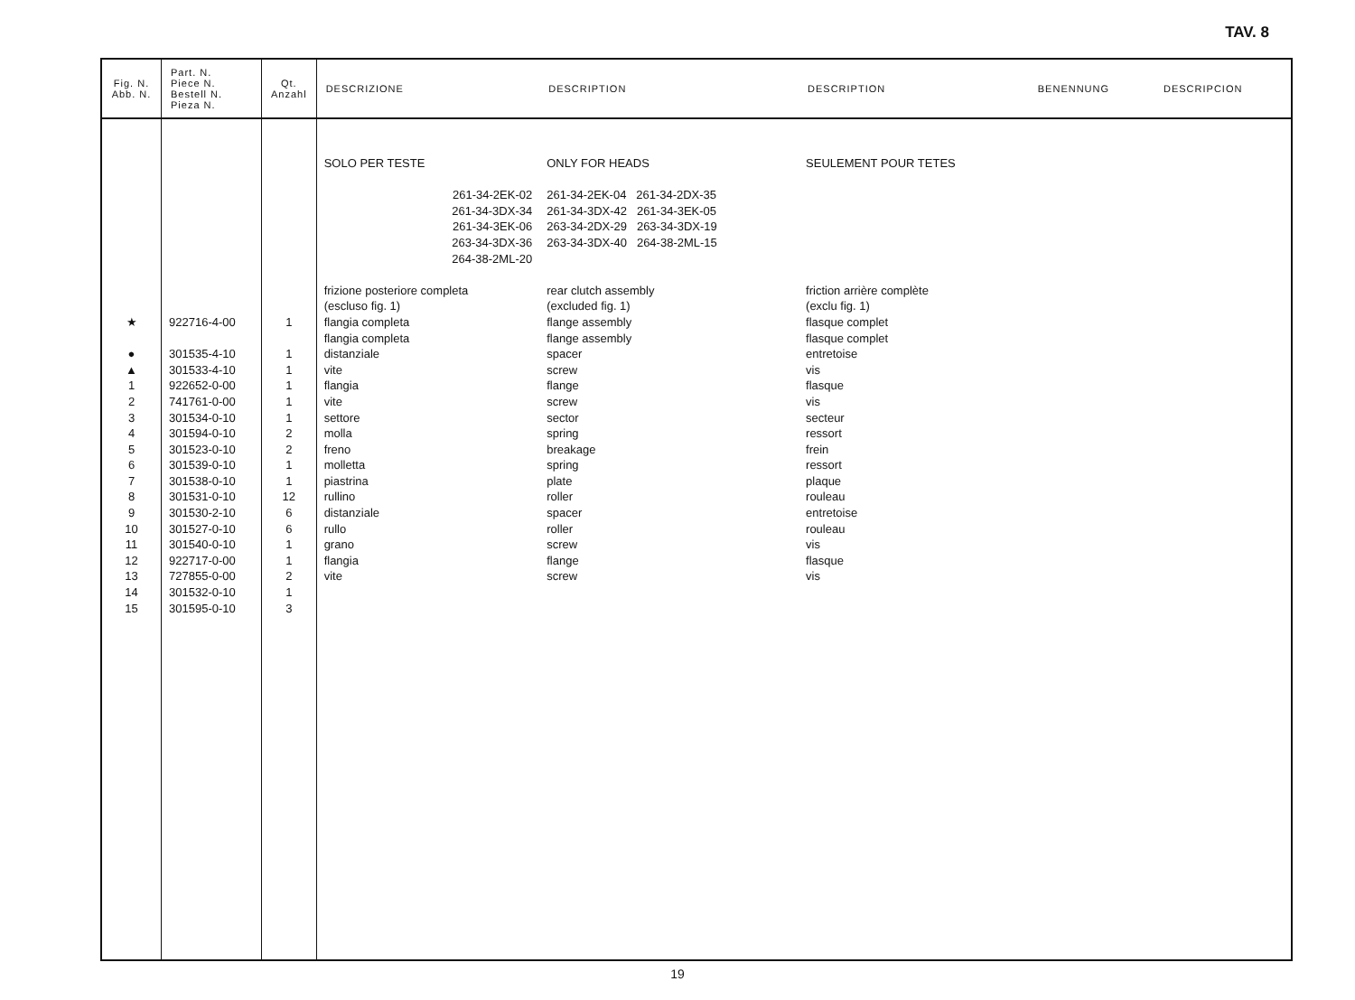TAV. 8
| Fig. N. Abb. N. | Part. N. Piece N. Bestell N. Pieza N. | Qt. Anzahl | DESCRIZIONE | DESCRIPTION | DESCRIPTION | BENENNUNG | DESCRIPCION |
| --- | --- | --- | --- | --- | --- | --- | --- |
| ★ ● ▲ 1 2 3 4 5 6 7 8 9 10 11 12 13 14 15 | 922716-4-00 301535-4-10 301533-4-10 922652-0-00 741761-0-00 301534-0-10 301594-0-10 301523-0-10 301539-0-10 301538-0-10 301531-0-10 301530-2-10 301527-0-10 301540-0-10 922717-0-00 727855-0-00 301532-0-10 301595-0-10 | 1 1 1 1 1 1 2 2 1 1 12 6 6 1 1 2 1 3 | SOLO PER TESTE 261-34-2EK-02 261-34-3DX-34 261-34-3EK-06 263-34-3DX-36 264-38-2ML-20 frizione posteriore completa (escluso fig. 1) flangia completa flangia completa distanziale vite flangia vite settore molla freno molletta piastrina rullino distanziale rullo grano flangia vite | ONLY FOR HEADS 261-34-2EK-04 261-34-2DX-35 261-34-3DX-42 261-34-3EK-05 263-34-2DX-29 263-34-3DX-19 263-34-3DX-40 264-38-2ML-15 rear clutch assembly (excluded fig. 1) flange assembly flange assembly spacer screw flange screw sector spring breakage spring plate roller spacer roller screw flange screw | SEULEMENT POUR TETES friction arrière complète (exclu fig. 1) flasque complet flasque complet entretoise vis flasque vis secteur ressort frein ressort plaque rouleau entretoise rouleau vis flasque vis | | |
19